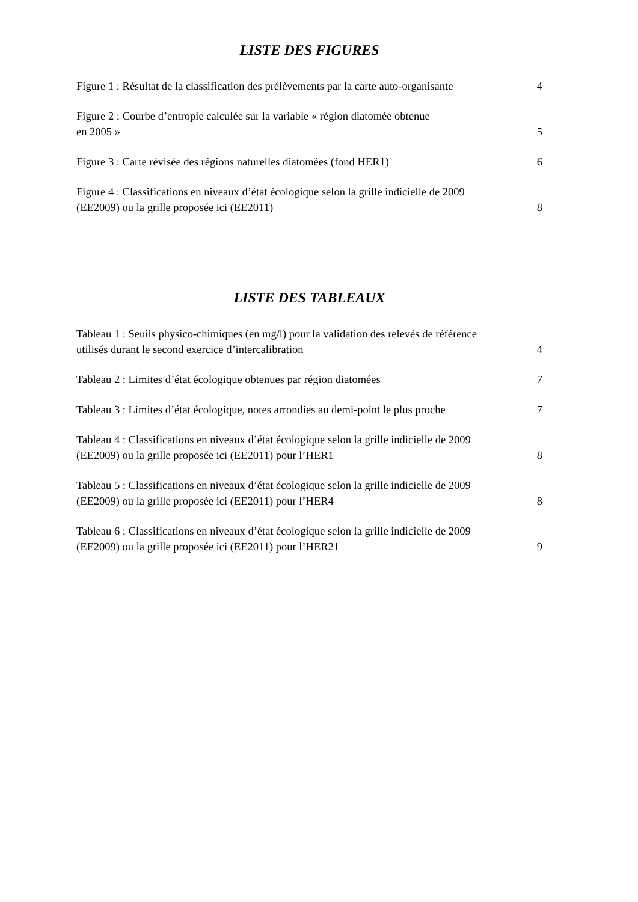LISTE DES FIGURES
Figure 1 : Résultat de la classification des prélèvements par la carte auto-organisante 4
Figure 2 : Courbe d’entropie calculée sur la variable « région diatomée obtenue
en 2005 » 5
Figure 3 : Carte révisée des régions naturelles diatomées (fond HER1) 6
Figure 4 : Classifications en niveaux d’état écologique selon la grille indicielle de 2009
(EE2009) ou la grille proposée ici (EE2011) 8
LISTE DES TABLEAUX
Tableau 1 : Seuils physico-chimiques (en mg/l) pour la validation des relevés de référence
utilisés durant le second exercice d’intercalibration 4
Tableau 2 : Limites d’état écologique obtenues par région diatomées 7
Tableau 3 : Limites d’état écologique, notes arrondies au demi-point le plus proche 7
Tableau 4 : Classifications en niveaux d’état écologique selon la grille indicielle de 2009
(EE2009) ou la grille proposée ici (EE2011) pour l’HER1 8
Tableau 5 : Classifications en niveaux d’état écologique selon la grille indicielle de 2009
(EE2009) ou la grille proposée ici (EE2011) pour l’HER4 8
Tableau 6 : Classifications en niveaux d’état écologique selon la grille indicielle de 2009
(EE2009) ou la grille proposée ici (EE2011) pour l’HER21 9